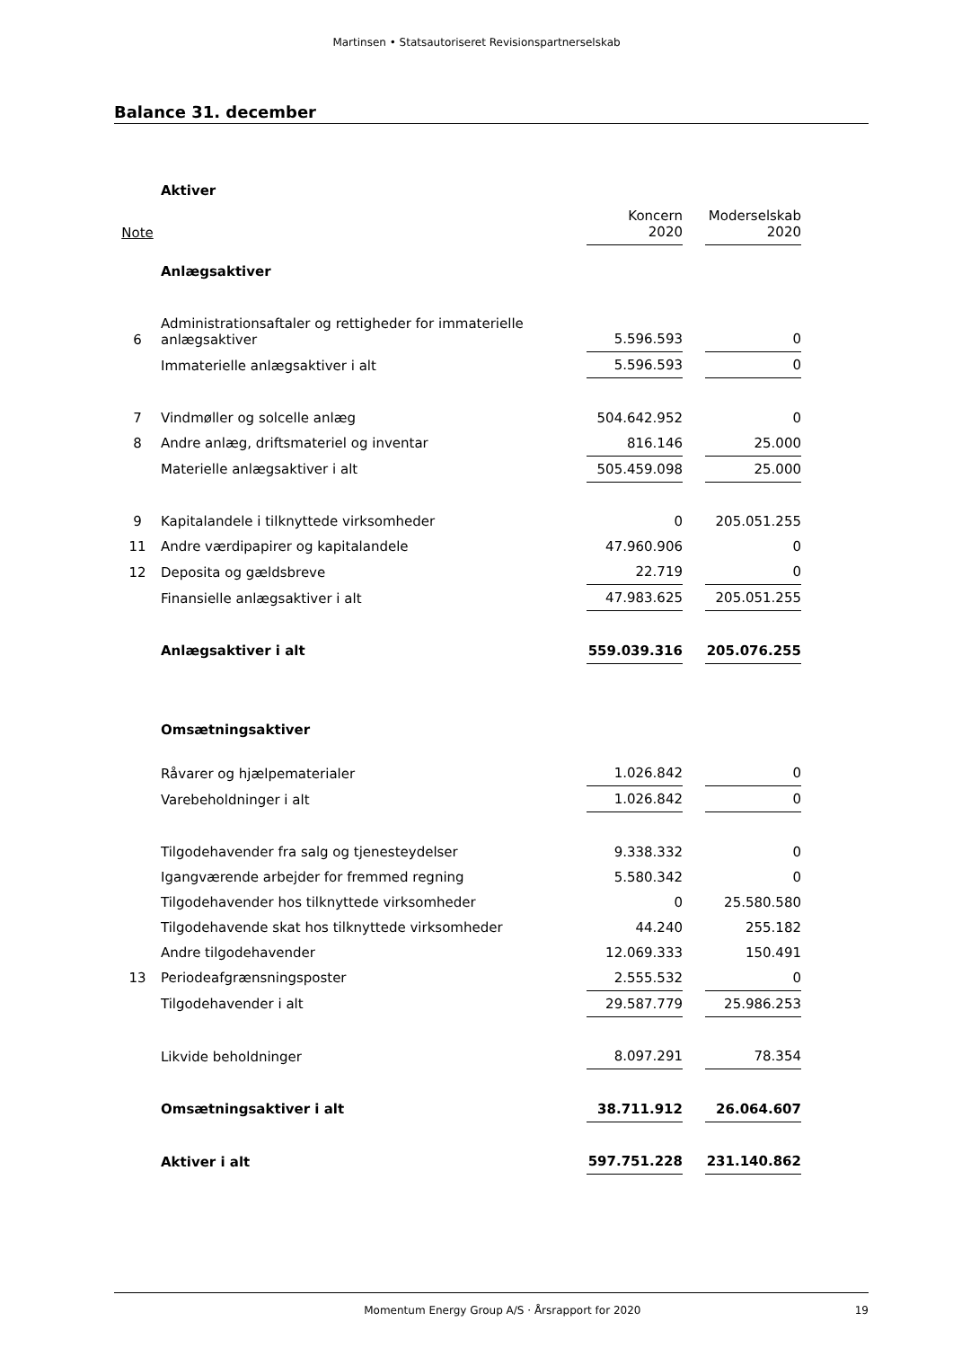Martinsen • Statsautoriseret Revisionspartnerselskab
Balance 31. december
| | Aktiver | | | |
| Note | | Koncern 2020 | | Moderselskab 2020 |
| | Anlægsaktiver | | | |
| 6 | Administrationsaftaler og rettigheder for immaterielle anlægsaktiver | 5.596.593 | | 0 |
| | Immaterielle anlægsaktiver i alt | 5.596.593 | | 0 |
| 7 | Vindmøller og solcelle anlæg | 504.642.952 | | 0 |
| 8 | Andre anlæg, driftsmateriel og inventar | 816.146 | | 25.000 |
| | Materielle anlægsaktiver i alt | 505.459.098 | | 25.000 |
| 9 | Kapitalandele i tilknyttede virksomheder | 0 | | 205.051.255 |
| 11 | Andre værdipapirer og kapitalandele | 47.960.906 | | 0 |
| 12 | Deposita og gældsbreve | 22.719 | | 0 |
| | Finansielle anlægsaktiver i alt | 47.983.625 | | 205.051.255 |
| | Anlægsaktiver i alt | 559.039.316 | | 205.076.255 |
| | Omsætningsaktiver | | | |
| | Råvarer og hjælpematerialer | 1.026.842 | | 0 |
| | Varebeholdninger i alt | 1.026.842 | | 0 |
| | Tilgodehavender fra salg og tjenesteydelser | 9.338.332 | | 0 |
| | Igangværende arbejder for fremmed regning | 5.580.342 | | 0 |
| | Tilgodehavender hos tilknyttede virksomheder | 0 | | 25.580.580 |
| | Tilgodehavende skat hos tilknyttede virksomheder | 44.240 | | 255.182 |
| | Andre tilgodehavender | 12.069.333 | | 150.491 |
| 13 | Periodeafgrænsningsposter | 2.555.532 | | 0 |
| | Tilgodehavender i alt | 29.587.779 | | 25.986.253 |
| | Likvide beholdninger | 8.097.291 | | 78.354 |
| | Omsætningsaktiver i alt | 38.711.912 | | 26.064.607 |
| | Aktiver i alt | 597.751.228 | | 231.140.862 |
Momentum Energy Group A/S · Årsrapport for 2020 19